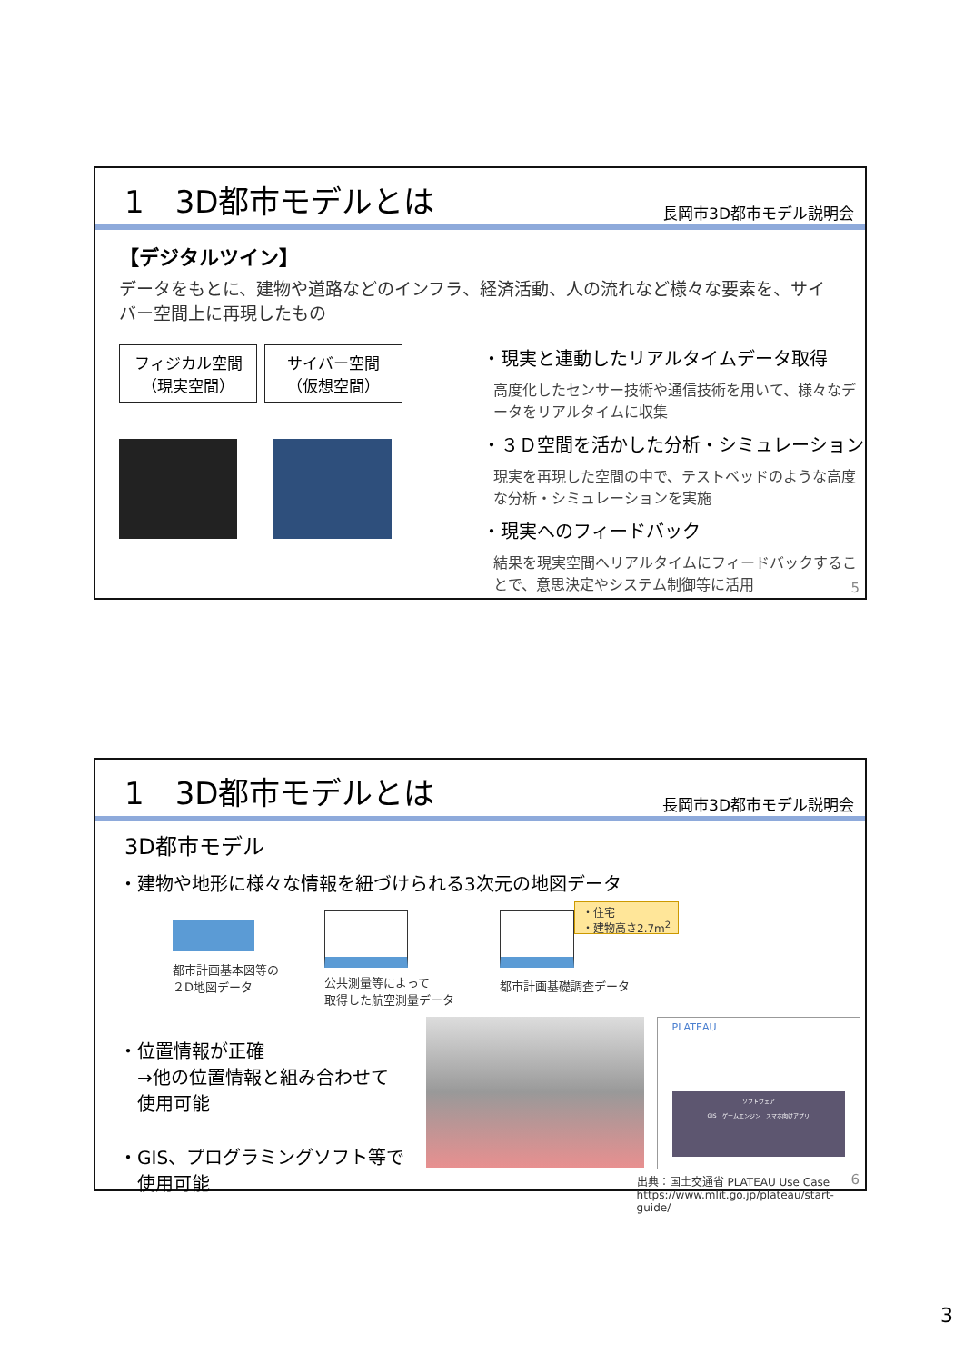1　3D都市モデルとは 長岡市3D都市モデル説明会
【デジタルツイン】
データをもとに、建物や道路などのインフラ、経済活動、人の流れなど様々な要素を、サイバー空間上に再現したもの
フィジカル空間
（現実空間） サイバー空間
（仮想空間）
・現実と連動したリアルタイムデータ取得
高度化したセンサー技術や通信技術を用いて、様々なデータをリアルタイムに収集
・３Ｄ空間を活かした分析・シミュレーション
現実を再現した空間の中で、テストベッドのような高度な分析・シミュレーションを実施
・現実へのフィードバック
結果を現実空間へリアルタイムにフィードバックすることで、意思決定やシステム制御等に活用
5
1　3D都市モデルとは 長岡市3D都市モデル説明会
3D都市モデル
・建物や地形に様々な情報を紐づけられる3次元の地図データ
都市計画基本図等の
２D地図データ
公共測量等によって
取得した航空測量データ
・住宅
・建物高さ2.7m<sup>2</sup>
都市計画基礎調査データ
・位置情報が正確
　→他の位置情報と組み合わせて
　使用可能
・GIS、プログラミングソフト等で
　使用可能
PLATEAU
ソフトウェア
GIS　ゲームエンジン　スマホ向けアプリ
出典：国土交通省 PLATEAU Use Case
https://www.mlit.go.jp/plateau/start-guide/
6
3